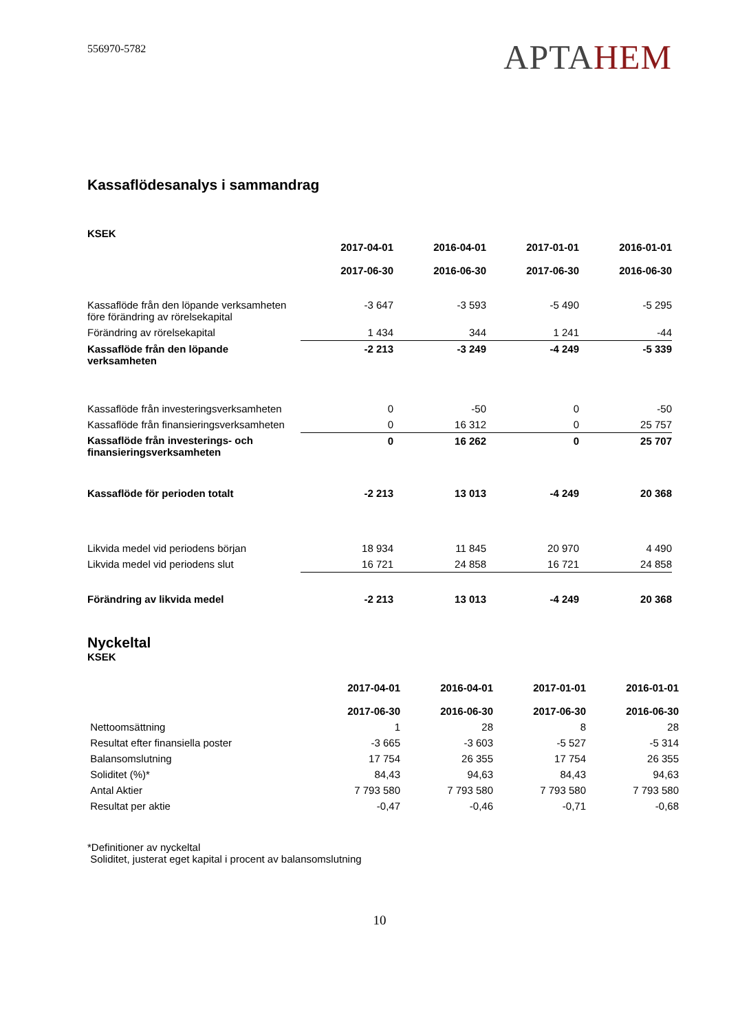556970-5782
APTAHEM
Kassaflödesanalys i sammandrag
KSEK
| | 2017-04-01 2017-06-30 | 2016-04-01 2016-06-30 | 2017-01-01 2017-06-30 | 2016-01-01 2016-06-30 |
| --- | --- | --- | --- | --- |
| Kassaflöde från den löpande verksamheten före förändring av rörelsekapital | -3 647 | -3 593 | -5 490 | -5 295 |
| Förändring av rörelsekapital | 1 434 | 344 | 1 241 | -44 |
| Kassaflöde från den löpande verksamheten | -2 213 | -3 249 | -4 249 | -5 339 |
| Kassaflöde från investeringsverksamheten | 0 | -50 | 0 | -50 |
| Kassaflöde från finansieringsverksamheten | 0 | 16 312 | 0 | 25 757 |
| Kassaflöde från investerings- och finansieringsverksamheten | 0 | 16 262 | 0 | 25 707 |
| Kassaflöde för perioden totalt | -2 213 | 13 013 | -4 249 | 20 368 |
| Likvida medel vid periodens början | 18 934 | 11 845 | 20 970 | 4 490 |
| Likvida medel vid periodens slut | 16 721 | 24 858 | 16 721 | 24 858 |
| Förändring av likvida medel | -2 213 | 13 013 | -4 249 | 20 368 |
Nyckeltal
KSEK
| | 2017-04-01 2017-06-30 | 2016-04-01 2016-06-30 | 2017-01-01 2017-06-30 | 2016-01-01 2016-06-30 |
| --- | --- | --- | --- | --- |
| Nettoomsättning | 1 | 28 | 8 | 28 |
| Resultat efter finansiella poster | -3 665 | -3 603 | -5 527 | -5 314 |
| Balansomslutning | 17 754 | 26 355 | 17 754 | 26 355 |
| Soliditet (%)* | 84,43 | 94,63 | 84,43 | 94,63 |
| Antal Aktier | 7 793 580 | 7 793 580 | 7 793 580 | 7 793 580 |
| Resultat per aktie | -0,47 | -0,46 | -0,71 | -0,68 |
*Definitioner av nyckeltal
Soliditet, justerat eget kapital i procent av balansomslutning
10